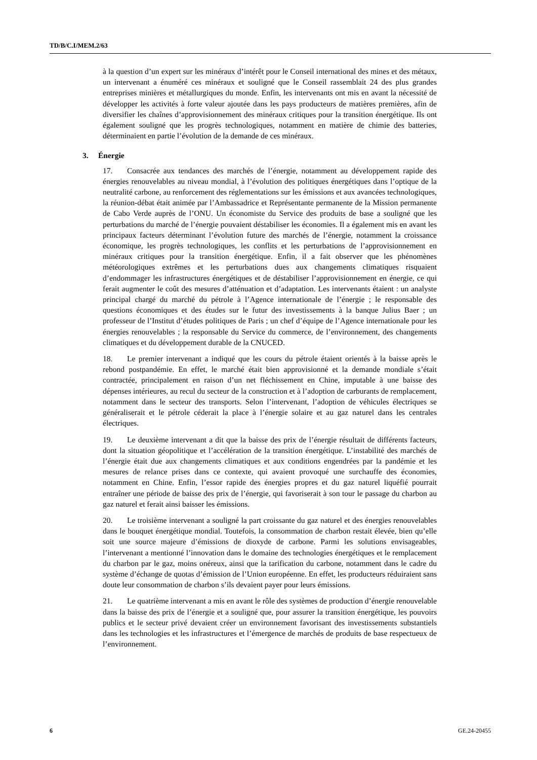TD/B/C.I/MEM.2/63
à la question d’un expert sur les minéraux d’intérêt pour le Conseil international des mines et des métaux, un intervenant a énuméré ces minéraux et souligné que le Conseil rassemblait 24 des plus grandes entreprises minières et métallurgiques du monde. Enfin, les intervenants ont mis en avant la nécessité de développer les activités à forte valeur ajoutée dans les pays producteurs de matières premières, afin de diversifier les chaînes d’approvisionnement des minéraux critiques pour la transition énergétique. Ils ont également souligné que les progrès technologiques, notamment en matière de chimie des batteries, déterminaient en partie l’évolution de la demande de ces minéraux.
3. Énergie
17. Consacrée aux tendances des marchés de l’énergie, notamment au développement rapide des énergies renouvelables au niveau mondial, à l’évolution des politiques énergétiques dans l’optique de la neutralité carbone, au renforcement des réglementations sur les émissions et aux avancées technologiques, la réunion-débat était animée par l’Ambassadrice et Représentante permanente de la Mission permanente de Cabo Verde auprès de l’ONU. Un économiste du Service des produits de base a souligné que les perturbations du marché de l’énergie pouvaient déstabiliser les économies. Il a également mis en avant les principaux facteurs déterminant l’évolution future des marchés de l’énergie, notamment la croissance économique, les progrès technologiques, les conflits et les perturbations de l’approvisionnement en minéraux critiques pour la transition énergétique. Enfin, il a fait observer que les phénomènes météorologiques extrêmes et les perturbations dues aux changements climatiques risquaient d’endommager les infrastructures énergétiques et de déstabiliser l’approvisionnement en énergie, ce qui ferait augmenter le coût des mesures d’atténuation et d’adaptation. Les intervenants étaient : un analyste principal chargé du marché du pétrole à l’Agence internationale de l’énergie ; le responsable des questions économiques et des études sur le futur des investissements à la banque Julius Baer ; un professeur de l’Institut d’études politiques de Paris ; un chef d’équipe de l’Agence internationale pour les énergies renouvelables ; la responsable du Service du commerce, de l’environnement, des changements climatiques et du développement durable de la CNUCED.
18. Le premier intervenant a indiqué que les cours du pétrole étaient orientés à la baisse après le rebond postpandémie. En effet, le marché était bien approvisionné et la demande mondiale s’était contractée, principalement en raison d’un net fléchissement en Chine, imputable à une baisse des dépenses intérieures, au recul du secteur de la construction et à l’adoption de carburants de remplacement, notamment dans le secteur des transports. Selon l’intervenant, l’adoption de véhicules électriques se généraliserait et le pétrole céderait la place à l’énergie solaire et au gaz naturel dans les centrales électriques.
19. Le deuxième intervenant a dit que la baisse des prix de l’énergie résultait de différents facteurs, dont la situation géopolitique et l’accélération de la transition énergétique. L’instabilité des marchés de l’énergie était due aux changements climatiques et aux conditions engendrées par la pandémie et les mesures de relance prises dans ce contexte, qui avaient provoqué une surchauffe des économies, notamment en Chine. Enfin, l’essor rapide des énergies propres et du gaz naturel liquéfié pourrait entraîner une période de baisse des prix de l’énergie, qui favoriserait à son tour le passage du charbon au gaz naturel et ferait ainsi baisser les émissions.
20. Le troisième intervenant a souligné la part croissante du gaz naturel et des énergies renouvelables dans le bouquet énergétique mondial. Toutefois, la consommation de charbon restait élevée, bien qu’elle soit une source majeure d’émissions de dioxyde de carbone. Parmi les solutions envisageables, l’intervenant a mentionné l’innovation dans le domaine des technologies énergétiques et le remplacement du charbon par le gaz, moins onéreux, ainsi que la tarification du carbone, notamment dans le cadre du système d’échange de quotas d’émission de l’Union européenne. En effet, les producteurs réduiraient sans doute leur consommation de charbon s’ils devaient payer pour leurs émissions.
21. Le quatrième intervenant a mis en avant le rôle des systèmes de production d’énergie renouvelable dans la baisse des prix de l’énergie et a souligné que, pour assurer la transition énergétique, les pouvoirs publics et le secteur privé devaient créer un environnement favorisant des investissements substantiels dans les technologies et les infrastructures et l’émergence de marchés de produits de base respectueux de l’environnement.
6 GE.24-20455